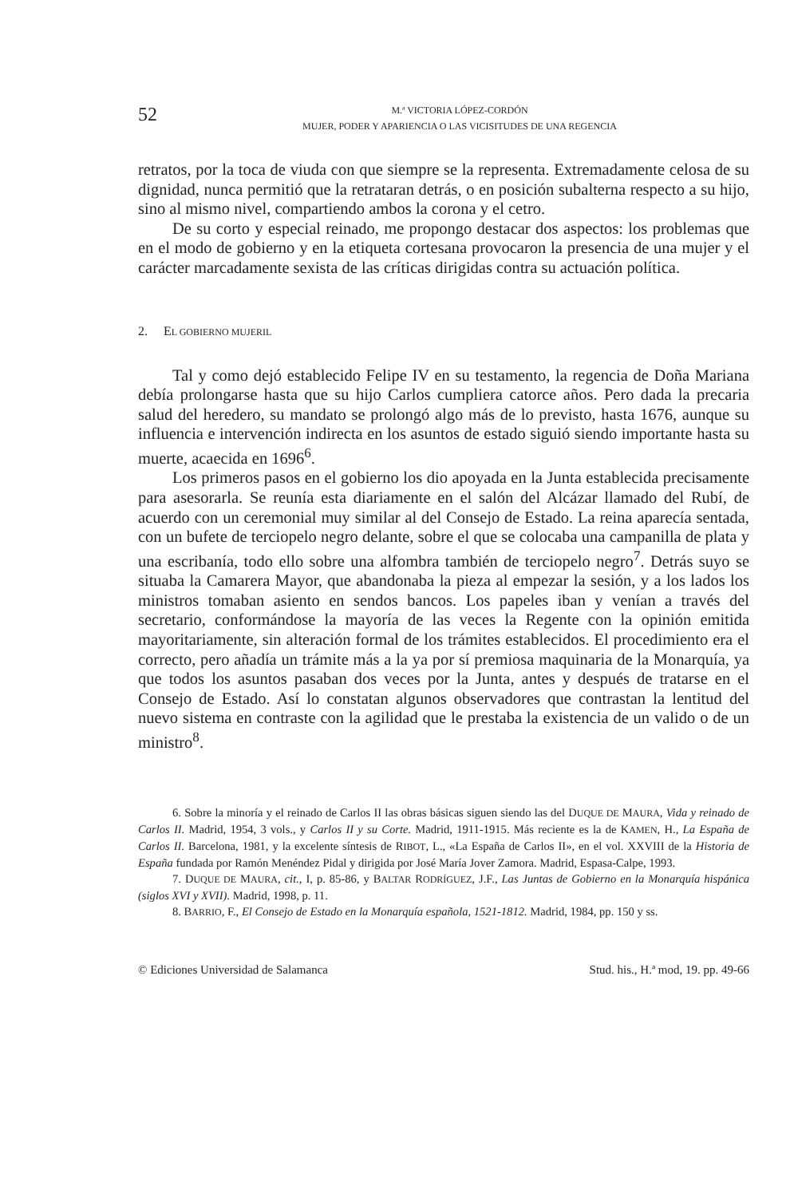52
M.ª VICTORIA LÓPEZ-CORDÓN
MUJER, PODER Y APARIENCIA O LAS VICISITUDES DE UNA REGENCIA
retratos, por la toca de viuda con que siempre se la representa. Extremadamente celosa de su dignidad, nunca permitió que la retrataran detrás, o en posición subalterna respecto a su hijo, sino al mismo nivel, compartiendo ambos la corona y el cetro.
De su corto y especial reinado, me propongo destacar dos aspectos: los problemas que en el modo de gobierno y en la etiqueta cortesana provocaron la presencia de una mujer y el carácter marcadamente sexista de las críticas dirigidas contra su actuación política.
2. EL GOBIERNO MUJERIL
Tal y como dejó establecido Felipe IV en su testamento, la regencia de Doña Mariana debía prolongarse hasta que su hijo Carlos cumpliera catorce años. Pero dada la precaria salud del heredero, su mandato se prolongó algo más de lo previsto, hasta 1676, aunque su influencia e intervención indirecta en los asuntos de estado siguió siendo importante hasta su muerte, acaecida en 1696<sup>6</sup>.
Los primeros pasos en el gobierno los dio apoyada en la Junta establecida precisamente para asesorarla. Se reunía esta diariamente en el salón del Alcázar llamado del Rubí, de acuerdo con un ceremonial muy similar al del Consejo de Estado. La reina aparecía sentada, con un bufete de terciopelo negro delante, sobre el que se colocaba una campanilla de plata y una escribanía, todo ello sobre una alfombra también de terciopelo negro<sup>7</sup>. Detrás suyo se situaba la Camarera Mayor, que abandonaba la pieza al empezar la sesión, y a los lados los ministros tomaban asiento en sendos bancos. Los papeles iban y venían a través del secretario, conformándose la mayoría de las veces la Regente con la opinión emitida mayoritariamente, sin alteración formal de los trámites establecidos. El procedimiento era el correcto, pero añadía un trámite más a la ya por sí premiosa maquinaria de la Monarquía, ya que todos los asuntos pasaban dos veces por la Junta, antes y después de tratarse en el Consejo de Estado. Así lo constatan algunos observadores que contrastan la lentitud del nuevo sistema en contraste con la agilidad que le prestaba la existencia de un valido o de un ministro<sup>8</sup>.
6. Sobre la minoría y el reinado de Carlos II las obras básicas siguen siendo las del DUQUE DE MAURA, Vida y reinado de Carlos II. Madrid, 1954, 3 vols., y Carlos II y su Corte. Madrid, 1911-1915. Más reciente es la de KAMEN, H., La España de Carlos II. Barcelona, 1981, y la excelente síntesis de RIBOT, L., «La España de Carlos II», en el vol. XXVIII de la Historia de España fundada por Ramón Menéndez Pidal y dirigida por José María Jover Zamora. Madrid, Espasa-Calpe, 1993.
7. DUQUE DE MAURA, cit., I, p. 85-86, y BALTAR RODRÍGUEZ, J.F., Las Juntas de Gobierno en la Monarquía hispánica (siglos XVI y XVII). Madrid, 1998, p. 11.
8. BARRIO, F., El Consejo de Estado en la Monarquía española, 1521-1812. Madrid, 1984, pp. 150 y ss.
© Ediciones Universidad de Salamanca Stud. his., H.ª mod, 19. pp. 49-66